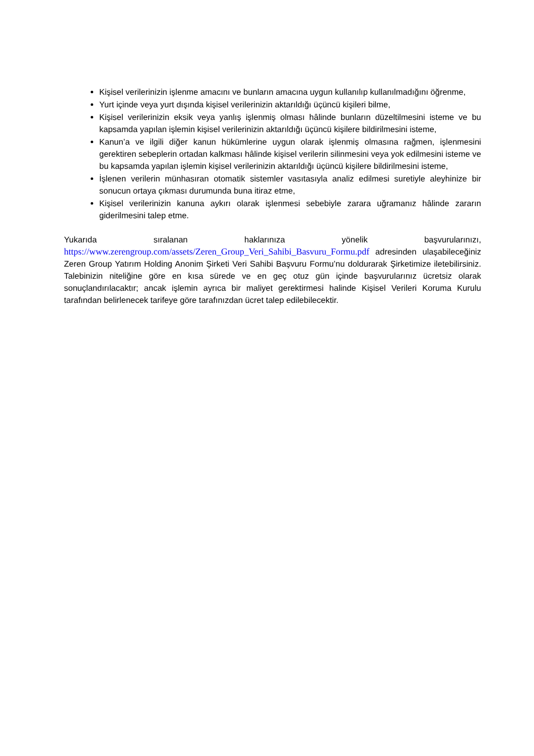Kişisel verilerinizin işlenme amacını ve bunların amacına uygun kullanılıp kullanılmadığını öğrenme,
Yurt içinde veya yurt dışında kişisel verilerinizin aktarıldığı üçüncü kişileri bilme,
Kişisel verilerinizin eksik veya yanlış işlenmiş olması hâlinde bunların düzeltilmesini isteme ve bu kapsamda yapılan işlemin kişisel verilerinizin aktarıldığı üçüncü kişilere bildirilmesini isteme,
Kanun’a ve ilgili diğer kanun hükümlerine uygun olarak işlenmiş olmasına rağmen, işlenmesini gerektiren sebeplerin ortadan kalkması hâlinde kişisel verilerin silinmesini veya yok edilmesini isteme ve bu kapsamda yapılan işlemin kişisel verilerinizin aktarıldığı üçüncü kişilere bildirilmesini isteme,
İşlenen verilerin münhasıran otomatik sistemler vasıtasıyla analiz edilmesi suretiyle aleyhinize bir sonucun ortaya çıkması durumunda buna itiraz etme,
Kişisel verilerinizin kanuna aykırı olarak işlenmesi sebebiyle zarara uğramanız hâlinde zararın giderilmesini talep etme.
Yukarıda sıralanan haklarınıza yönelik başvurularınızı, https://www.zerengroup.com/assets/Zeren_Group_Veri_Sahibi_Basvuru_Formu.pdf adresinden ulaşabileceğiniz Zeren Group Yatırım Holding Anonim Şirketi Veri Sahibi Başvuru Formu’nu doldurarak Şirketimize iletebilirsiniz. Talebinizin niteliğine göre en kısa sürede ve en geç otuz gün içinde başvurularınız ücretsiz olarak sonuçlandırılacaktır; ancak işlemin ayrıca bir maliyet gerektirmesi halinde Kişisel Verileri Koruma Kurulu tarafından belirlenecek tarifeye göre tarafınızdan ücret talep edilebilecektir.